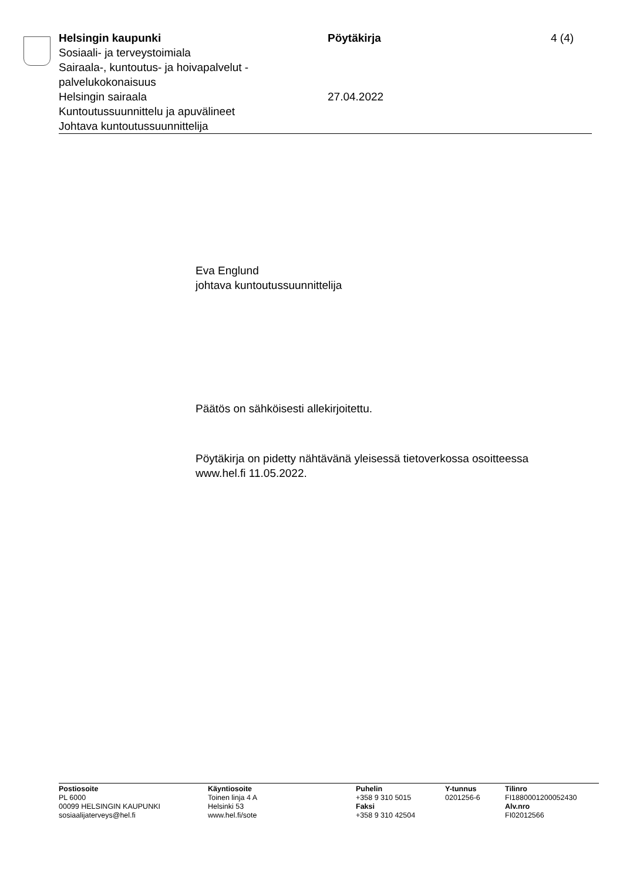Helsingin kaupunki
Sosiaali- ja terveystoimiala
Sairaala-, kuntoutus- ja hoivapalvelut -
palvelukokonaisuus
Helsingin sairaala
Kuntoutussuunnittelu ja apuvälineet
Johtava kuntoutussuunnittelija
Pöytäkirja
27.04.2022
4 (4)
Eva Englund
johtava kuntoutussuunnittelija
Päätös on sähköisesti allekirjoitettu.
Pöytäkirja on pidetty nähtävänä yleisessä tietoverkossa osoitteessa
www.hel.fi 11.05.2022.
Postiosoite
PL 6000
00099 HELSINGIN KAUPUNKI
sosiaalijaterveys@hel.fi
Käyntiosoite
Toinen linja 4 A
Helsinki 53
www.hel.fi/sote
Puhelin
+358 9 310 5015
Faksi
+358 9 310 42504
Y-tunnus
0201256-6
Tilinro
FI1880001200052430
Alv.nro
FI02012566